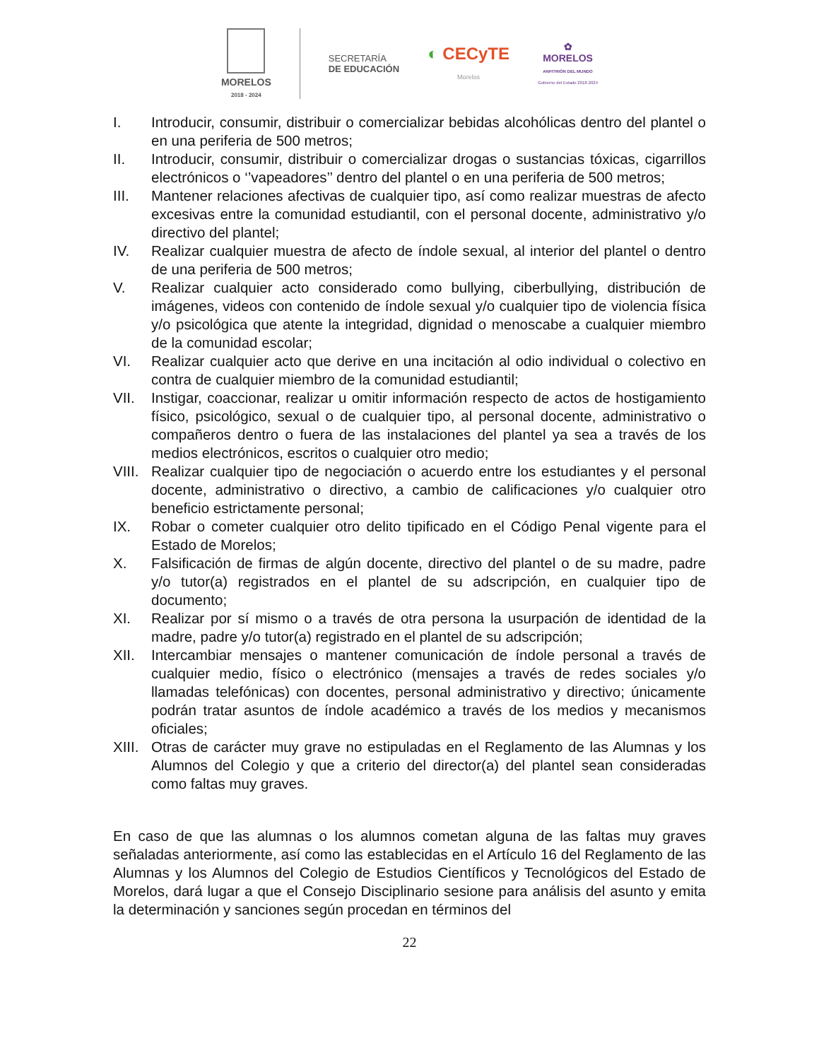MORELOS
2018 - 2024
SECRETARÍA
DE EDUCACIÓN
◐ CECyTE
Morelos
✿
MORELOS
ANFITRIÓN DEL MUNDO
Gobierno del Estado 2018-2024
I. Introducir, consumir, distribuir o comercializar bebidas alcohólicas dentro del plantel o en una periferia de 500 metros;
II. Introducir, consumir, distribuir o comercializar drogas o sustancias tóxicas, cigarrillos electrónicos o ‘’vapeadores’’ dentro del plantel o en una periferia de 500 metros;
III. Mantener relaciones afectivas de cualquier tipo, así como realizar muestras de afecto excesivas entre la comunidad estudiantil, con el personal docente, administrativo y/o directivo del plantel;
IV. Realizar cualquier muestra de afecto de índole sexual, al interior del plantel o dentro de una periferia de 500 metros;
V. Realizar cualquier acto considerado como bullying, ciberbullying, distribución de imágenes, videos con contenido de índole sexual y/o cualquier tipo de violencia física y/o psicológica que atente la integridad, dignidad o menoscabe a cualquier miembro de la comunidad escolar;
VI. Realizar cualquier acto que derive en una incitación al odio individual o colectivo en contra de cualquier miembro de la comunidad estudiantil;
VII. Instigar, coaccionar, realizar u omitir información respecto de actos de hostigamiento físico, psicológico, sexual o de cualquier tipo, al personal docente, administrativo o compañeros dentro o fuera de las instalaciones del plantel ya sea a través de los medios electrónicos, escritos o cualquier otro medio;
VIII. Realizar cualquier tipo de negociación o acuerdo entre los estudiantes y el personal docente, administrativo o directivo, a cambio de calificaciones y/o cualquier otro beneficio estrictamente personal;
IX. Robar o cometer cualquier otro delito tipificado en el Código Penal vigente para el Estado de Morelos;
X. Falsificación de firmas de algún docente, directivo del plantel o de su madre, padre y/o tutor(a) registrados en el plantel de su adscripción, en cualquier tipo de documento;
XI. Realizar por sí mismo o a través de otra persona la usurpación de identidad de la madre, padre y/o tutor(a) registrado en el plantel de su adscripción;
XII. Intercambiar mensajes o mantener comunicación de índole personal a través de cualquier medio, físico o electrónico (mensajes a través de redes sociales y/o llamadas telefónicas) con docentes, personal administrativo y directivo; únicamente podrán tratar asuntos de índole académico a través de los medios y mecanismos oficiales;
XIII. Otras de carácter muy grave no estipuladas en el Reglamento de las Alumnas y los Alumnos del Colegio y que a criterio del director(a) del plantel sean consideradas como faltas muy graves.
En caso de que las alumnas o los alumnos cometan alguna de las faltas muy graves señaladas anteriormente, así como las establecidas en el Artículo 16 del Reglamento de las Alumnas y los Alumnos del Colegio de Estudios Científicos y Tecnológicos del Estado de Morelos, dará lugar a que el Consejo Disciplinario sesione para análisis del asunto y emita la determinación y sanciones según procedan en términos del
22